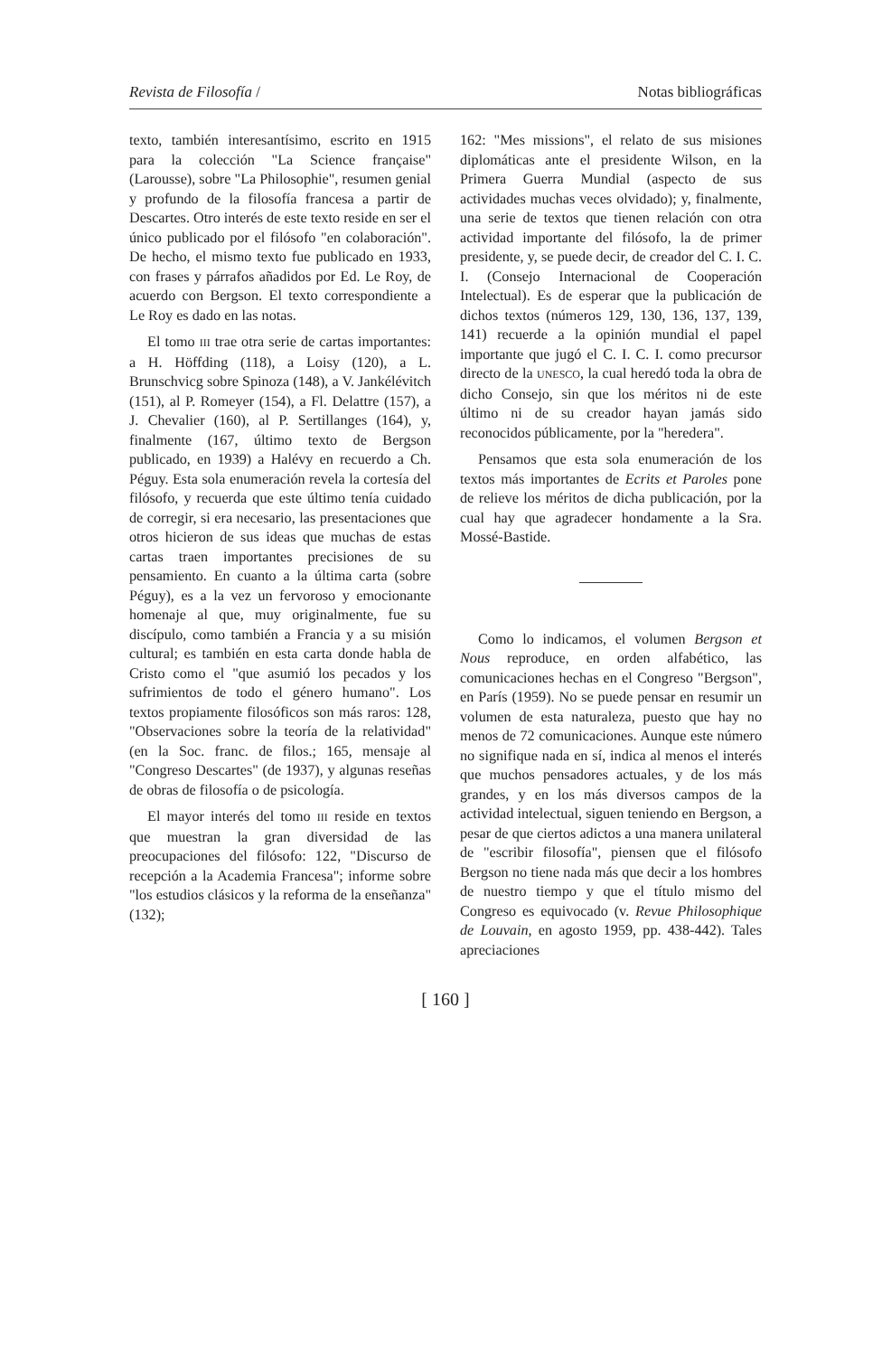Revista de Filosofía / Notas bibliográficas
texto, también interesantísimo, escrito en 1915 para la colección "La Science française" (Larousse), sobre "La Philosophie", resumen genial y profundo de la filosofía francesa a partir de Descartes. Otro interés de este texto reside en ser el único publicado por el filósofo "en colaboración". De hecho, el mismo texto fue publicado en 1933, con frases y párrafos añadidos por Ed. Le Roy, de acuerdo con Bergson. El texto correspondiente a Le Roy es dado en las notas.
El tomo III trae otra serie de cartas importantes: a H. Höffding (118), a Loisy (120), a L. Brunschvicg sobre Spinoza (148), a V. Jankélévitch (151), al P. Romeyer (154), a Fl. Delattre (157), a J. Chevalier (160), al P. Sertillanges (164), y, finalmente (167, último texto de Bergson publicado, en 1939) a Halévy en recuerdo a Ch. Péguy. Esta sola enumeración revela la cortesía del filósofo, y recuerda que este último tenía cuidado de corregir, si era necesario, las presentaciones que otros hicieron de sus ideas que muchas de estas cartas traen importantes precisiones de su pensamiento. En cuanto a la última carta (sobre Péguy), es a la vez un fervoroso y emocionante homenaje al que, muy originalmente, fue su discípulo, como también a Francia y a su misión cultural; es también en esta carta donde habla de Cristo como el "que asumió los pecados y los sufrimientos de todo el género humano". Los textos propiamente filosóficos son más raros: 128, "Observaciones sobre la teoría de la relatividad" (en la Soc. franc. de filos.; 165, mensaje al "Congreso Descartes" (de 1937), y algunas reseñas de obras de filosofía o de psicología.
El mayor interés del tomo III reside en textos que muestran la gran diversidad de las preocupaciones del filósofo: 122, "Discurso de recepción a la Academia Francesa"; informe sobre "los estudios clásicos y la reforma de la enseñanza" (132);
162: "Mes missions", el relato de sus misiones diplomáticas ante el presidente Wilson, en la Primera Guerra Mundial (aspecto de sus actividades muchas veces olvidado); y, finalmente, una serie de textos que tienen relación con otra actividad importante del filósofo, la de primer presidente, y, se puede decir, de creador del C. I. C. I. (Consejo Internacional de Cooperación Intelectual). Es de esperar que la publicación de dichos textos (números 129, 130, 136, 137, 139, 141) recuerde a la opinión mundial el papel importante que jugó el C. I. C. I. como precursor directo de la UNESCO, la cual heredó toda la obra de dicho Consejo, sin que los méritos ni de este último ni de su creador hayan jamás sido reconocidos públicamente, por la "heredera".
Pensamos que esta sola enumeración de los textos más importantes de Ecrits et Paroles pone de relieve los méritos de dicha publicación, por la cual hay que agradecer hondamente a la Sra. Mossé-Bastide.
Como lo indicamos, el volumen Bergson et Nous reproduce, en orden alfabético, las comunicaciones hechas en el Congreso "Bergson", en París (1959). No se puede pensar en resumir un volumen de esta naturaleza, puesto que hay no menos de 72 comunicaciones. Aunque este número no signifique nada en sí, indica al menos el interés que muchos pensadores actuales, y de los más grandes, y en los más diversos campos de la actividad intelectual, siguen teniendo en Bergson, a pesar de que ciertos adictos a una manera unilateral de "escribir filosofía", piensen que el filósofo Bergson no tiene nada más que decir a los hombres de nuestro tiempo y que el título mismo del Congreso es equivocado (v. Revue Philosophique de Louvain, en agosto 1959, pp. 438-442). Tales apreciaciones
[ 160 ]